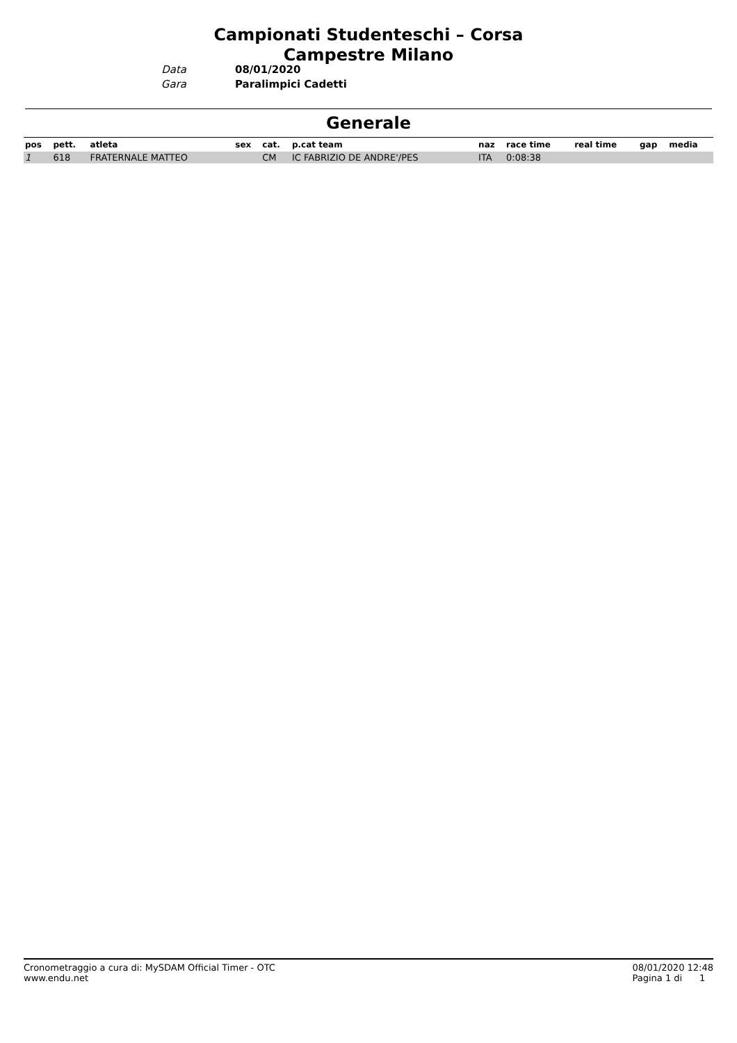Campionati Studenteschi – Corsa Campestre Milano
Data
Gara
08/01/2020
Paralimpici Cadetti
Generale
| pos | pett. | atleta | sex | cat. | p.cat team | naz | race time | real time | gap | media |
| --- | --- | --- | --- | --- | --- | --- | --- | --- | --- | --- |
| 1 | 618 | FRATERNALE MATTEO | | CM | IC FABRIZIO DE ANDRE'/PES | ITA | 0:08:38 | | | |
Cronometraggio a cura di: MySDAM Official Timer - OTC
www.endu.net
08/01/2020 12:48
Pagina 1 di 1